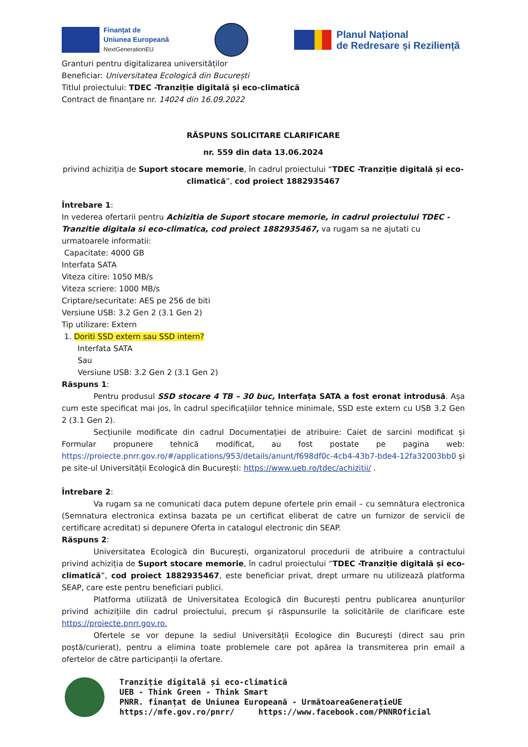Finanțat de
Uniunea Europeană
NextGenerationEU
Planul Național
de Redresare și Reziliență
Granturi pentru digitalizarea universităților
Beneficiar: Universitatea Ecologică din București
Titlul proiectului: TDEC -Tranziție digitală și eco-climatică
Contract de finanțare nr. 14024 din 16.09.2022
RĂSPUNS SOLICITARE CLARIFICARE
nr. 559 din data 13.06.2024
privind achiziția de Suport stocare memorie, în cadrul proiectului “TDEC -Tranziție digitală și eco-climatică”, cod proiect 1882935467
Întrebare 1:
In vederea ofertarii pentru Achizitia de Suport stocare memorie, in cadrul proiectului TDEC -Tranzitie digitala si eco-climatica, cod proiect 1882935467, va rugam sa ne ajutati cu urmatoarele informatii:
Capacitate: 4000 GB
Interfata SATA
Viteza citire: 1050 MB/s
Viteza scriere: 1000 MB/s
Criptare/securitate: AES pe 256 de biti
Versiune USB: 3.2 Gen 2 (3.1 Gen 2)
Tip utilizare: Extern
1. Doriti SSD extern sau SSD intern?
Interfata SATA
Sau
Versiune USB: 3.2 Gen 2 (3.1 Gen 2)
Răspuns 1:
Pentru produsul SSD stocare 4 TB – 30 buc, Interfața SATA a fost eronat introdusă. Așa cum este specificat mai jos, în cadrul specificațiilor tehnice minimale, SSD este extern cu USB 3.2 Gen 2 (3.1 Gen 2).
Secțiunile modificate din cadrul Documentației de atribuire: Caiet de sarcini modificat și Formular propunere tehnică modificat, au fost postate pe pagina web: https://proiecte.pnrr.gov.ro/#/applications/953/details/anunt/f698df0c-4cb4-43b7-bde4-12fa32003bb0 și pe site-ul Universității Ecologică din București: https://www.ueb.ro/tdec/achizitii/ .
Întrebare 2:
Va rugam sa ne comunicati daca putem depune ofertele prin email – cu semnătura electronica (Semnatura electronica extinsa bazata pe un certificat eliberat de catre un furnizor de servicii de certificare acreditat) si depunere Oferta in catalogul electronic din SEAP.
Răspuns 2:
Universitatea Ecologică din București, organizatorul procedurii de atribuire a contractului privind achiziția de Suport stocare memorie, în cadrul proiectului “TDEC -Tranziție digitală și eco-climatică”, cod proiect 1882935467, este beneficiar privat, drept urmare nu utilizează platforma SEAP, care este pentru beneficiari publici.
Platforma utilizată de Universitatea Ecologică din București pentru publicarea anunțurilor privind achizițiile din cadrul proiectului, precum și răspunsurile la solicitările de clarificare este https://proiecte.pnrr.gov.ro.
Ofertele se vor depune la sediul Universității Ecologice din București (direct sau prin poștă/curierat), pentru a elimina toate problemele care pot apărea la transmiterea prin email a ofertelor de către participanții la ofertare.
Tranziție digitală și eco-climatică
UEB - Think Green - Think Smart
PNRR. finanțat de Uniunea Europeană - UrmătoareaGenerațieUE
https://mfe.gov.ro/pnrr/ https://www.facebook.com/PNNROficial